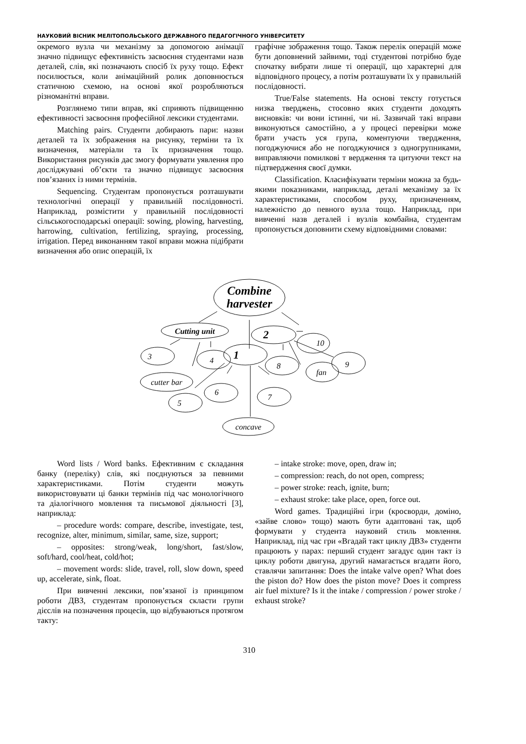НАУКОВИЙ ВІСНИК МЕЛІТОПОЛЬСЬКОГО ДЕРЖАВНОГО ПЕДАГОГІЧНОГО УНІВЕРСИТЕТУ
окремого вузла чи механізму за допомогою анімації значно підвищує ефективність засвоєння студентами назв деталей, слів, які позначають спосіб їх руху тощо. Ефект посилюється, коли анімаційний ролик доповнюється статичною схемою, на основі якої розробляються різноманітні вправи.
Розглянемо типи вправ, які сприяють підвищенню ефективності засвоєння професійної лексики студентами.
Matching pairs. Студенти добирають пари: назви деталей та їх зображення на рисунку, терміни та їх визначення, матеріали та їх призначення тощо. Використання рисунків дає змогу формувати уявлення про досліджувані об’єкти та значно підвищує засвоєння пов’язаних із ними термінів.
Sequencing. Студентам пропонується розташувати технологічні операції у правильній послідовності. Наприклад, розмістити у правильній послідовності сільськогосподарські операції: sowing, plowing, harvesting, harrowing, cultivation, fertilizing, spraying, processing, irrigation. Перед виконанням такої вправи можна підібрати визначення або опис операцій, їх
графічне зображення тощо. Також перелік операцій може бути доповнений зайвими, тоді студентові потрібно буде спочатку вибрати лише ті операції, що характерні для відповідного процесу, а потім розташувати їх у правильній послідовності.
True/False statements. На основі тексту готується низка тверджень, стосовно яких студенти доходять висновків: чи вони істинні, чи ні. Зазвичай такі вправи виконуються самостійно, а у процесі перевірки може брати участь уся група, коментуючи твердження, погоджуючися або не погоджуючися з одногрупниками, виправляючи помилкові т вердження та цитуючи текст на підтвердження своєї думки.
Classification. Класифікувати терміни можна за будь-якими показниками, наприклад, деталі механізму за їх характеристиками, способом руху, призначенням, належністю до певного вузла тощо. Наприклад, при вивченні назв деталей і вузлів комбайна, студентам пропонується доповнити схему відповідними словами:
Combine
harvester
Cutting unit
2
10
3
4
1
8
fan
9
cutter bar
6
7
5
concave
Word lists / Word banks. Ефективним є складання банку (переліку) слів, які поєднуються за певними характеристиками. Потім студенти можуть використовувати ці банки термінів під час монологічного та діалогічного мовлення та письмової діяльності [3], наприклад:
– procedure words: compare, describe, investigate, test, recognize, alter, minimum, similar, same, size, support;
– opposites: strong/weak, long/short, fast/slow, soft/hard, cool/heat, cold/hot;
– movement words: slide, travel, roll, slow down, speed up, accelerate, sink, float.
При вивченні лексики, пов’язаної із принципом роботи ДВЗ, студентам пропонується скласти групи дієслів на позначення процесів, що відбуваються протягом такту:
– intake stroke: move, open, draw in;
– compression: reach, do not open, compress;
– power stroke: reach, ignite, burn;
– exhaust stroke: take place, open, force out.
Word games. Традиційні ігри (кросворди, доміно, «зайве слово» тощо) мають бути адаптовані так, щоб формувати у студента науковий стиль мовлення. Наприклад, під час гри «Вгадай такт циклу ДВЗ» студенти працюють у парах: перший студент загадує один такт із циклу роботи двигуна, другий намагається вгадати його, ставлячи запитання: Does the intake valve open? What does the piston do? How does the piston move? Does it compress air fuel mixture? Is it the intake / compression / power stroke / exhaust stroke?
310